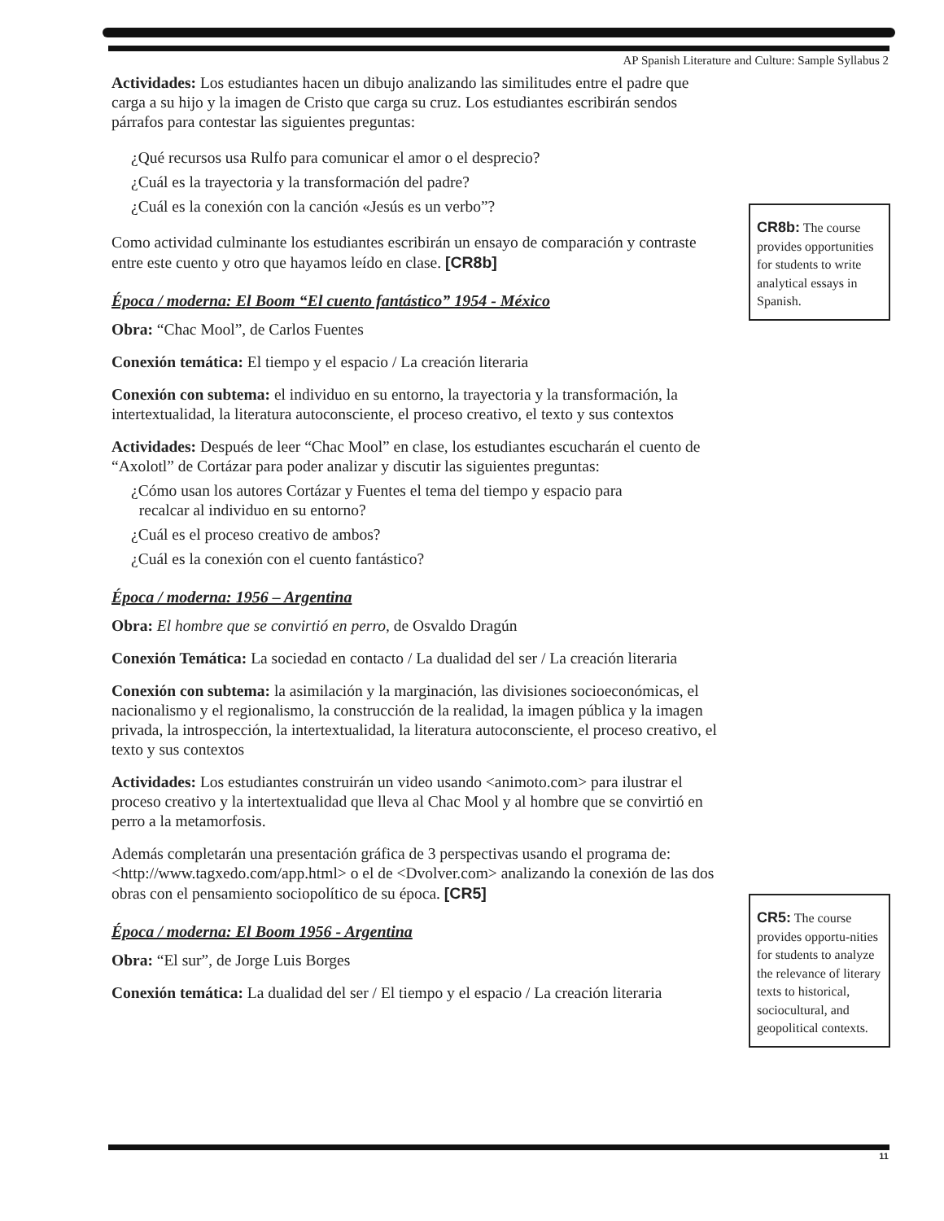AP Spanish Literature and Culture: Sample Syllabus 2
Actividades: Los estudiantes hacen un dibujo analizando las similitudes entre el padre que carga a su hijo y la imagen de Cristo que carga su cruz. Los estudiantes escribirán sendos párrafos para contestar las siguientes preguntas:
¿Qué recursos usa Rulfo para comunicar el amor o el desprecio?
¿Cuál es la trayectoria y la transformación del padre?
¿Cuál es la conexión con la canción «Jesús es un verbo”?
Como actividad culminante los estudiantes escribirán un ensayo de comparación y contraste entre este cuento y otro que hayamos leído en clase. [CR8b]
Época / moderna: El Boom “El cuento fantástico” 1954 - México
Obra: “Chac Mool”, de Carlos Fuentes
Conexión temática: El tiempo y el espacio / La creación literaria
Conexión con subtema: el individuo en su entorno, la trayectoria y la transformación, la intertextualidad, la literatura autoconsciente, el proceso creativo, el texto y sus contextos
Actividades: Después de leer “Chac Mool” en clase, los estudiantes escucharán el cuento de “Axolotl” de Cortázar para poder analizar y discutir las siguientes preguntas:
¿Cómo usan los autores Cortázar y Fuentes el tema del tiempo y espacio para
recalcar al individuo en su entorno?
¿Cuál es el proceso creativo de ambos?
¿Cuál es la conexión con el cuento fantástico?
Época / moderna: 1956 – Argentina
Obra: El hombre que se convirtió en perro, de Osvaldo Dragún
Conexión Temática: La sociedad en contacto / La dualidad del ser / La creación literaria
Conexión con subtema: la asimilación y la marginación, las divisiones socioeconómicas, el nacionalismo y el regionalismo, la construcción de la realidad, la imagen pública y la imagen privada, la introspección, la intertextualidad, la literatura autoconsciente, el proceso creativo, el texto y sus contextos
Actividades: Los estudiantes construirán un video usando <animoto.com> para ilustrar el proceso creativo y la intertextualidad que lleva al Chac Mool y al hombre que se convirtió en perro a la metamorfosis.
Además completarán una presentación gráfica de 3 perspectivas usando el programa de: <http://www.tagxedo.com/app.html> o el de <Dvolver.com> analizando la conexión de las dos obras con el pensamiento sociopolítico de su época. [CR5]
Época / moderna: El Boom 1956 - Argentina
Obra: “El sur”, de Jorge Luis Borges
Conexión temática: La dualidad del ser / El tiempo y el espacio / La creación literaria
CR8b: The course provides opportunities for students to write analytical essays in Spanish.
CR5: The course provides opportu-nities for students to analyze the relevance of literary texts to historical, sociocultural, and geopolitical contexts.
11